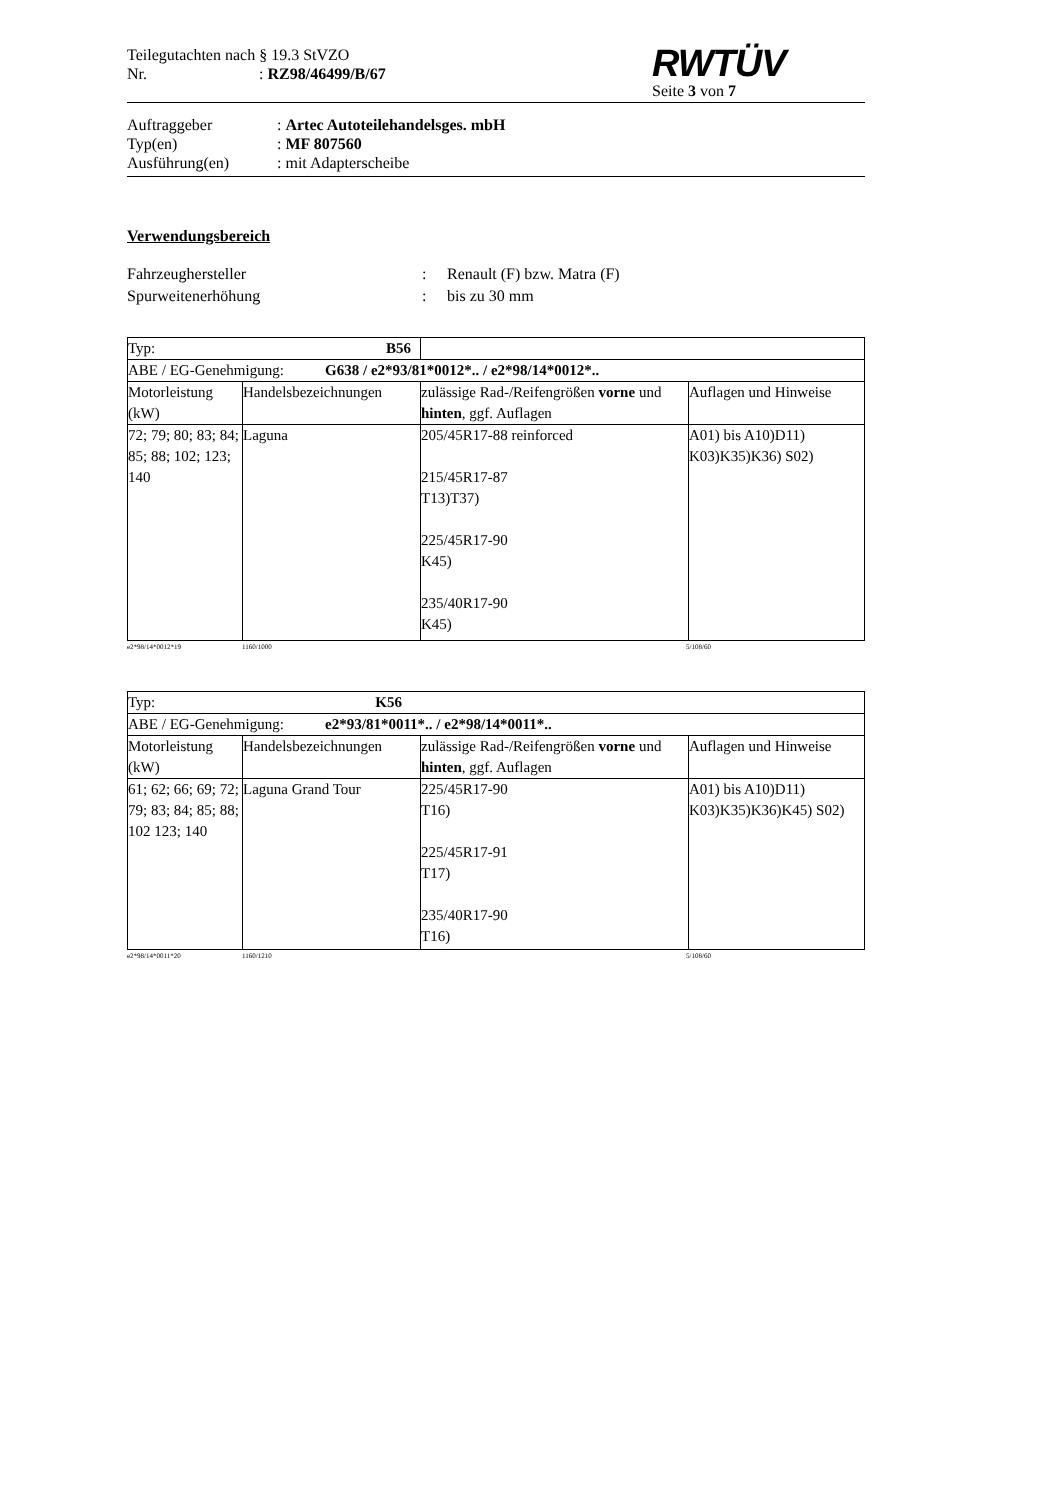Teilegutachten nach § 19.3 StVZO
Nr. : RZ98/46499/B/67
RWTÜV
Seite 3 von 7
Auftraggeber
: Artec Autoteilehandelsges. mbH
Typ(en)
: MF 807560
Ausführung(en)
: mit Adapterscheibe
Verwendungsbereich
Fahrzeughersteller
:
Renault (F) bzw. Matra (F)
Spurweitenerhöhung
:
bis zu 30 mm
| Typ: | | B56 | |
| ABE / EG-Genehmigung: G638 / e2*93/81*0012*.. / e2*98/14*0012*.. | | | |
| Motorleistung (kW) | Handelsbezeichnungen | zulässige Rad-/Reifengrößen vorne und hinten , ggf. Auflagen | Auflagen und Hinweise |
| 72; 79; 80; 83; 84; 85; 88; 102; 123; 140 | Laguna | 205/45R17-88 reinforced 215/45R17-87 T13)T37) 225/45R17-90 K45) 235/40R17-90 K45) | A01) bis A10)D11) K03)K35)K36) S02) |
e2*98/14*0012*19 1160/1000 5/108/60
| Typ: K56 | | | |
| ABE / EG-Genehmigung: e2*93/81*0011*.. / e2*98/14*0011*.. | | | |
| Motorleistung (kW) | Handelsbezeichnungen | zulässige Rad-/Reifengrößen vorne und hinten , ggf. Auflagen | Auflagen und Hinweise |
| 61; 62; 66; 69; 72; 79; 83; 84; 85; 88; 102 123; 140 | Laguna Grand Tour | 225/45R17-90 T16) 225/45R17-91 T17) 235/40R17-90 T16) | A01) bis A10)D11) K03)K35)K36)K45) S02) |
e2*98/14*0011*20 1160/1210 5/108/60